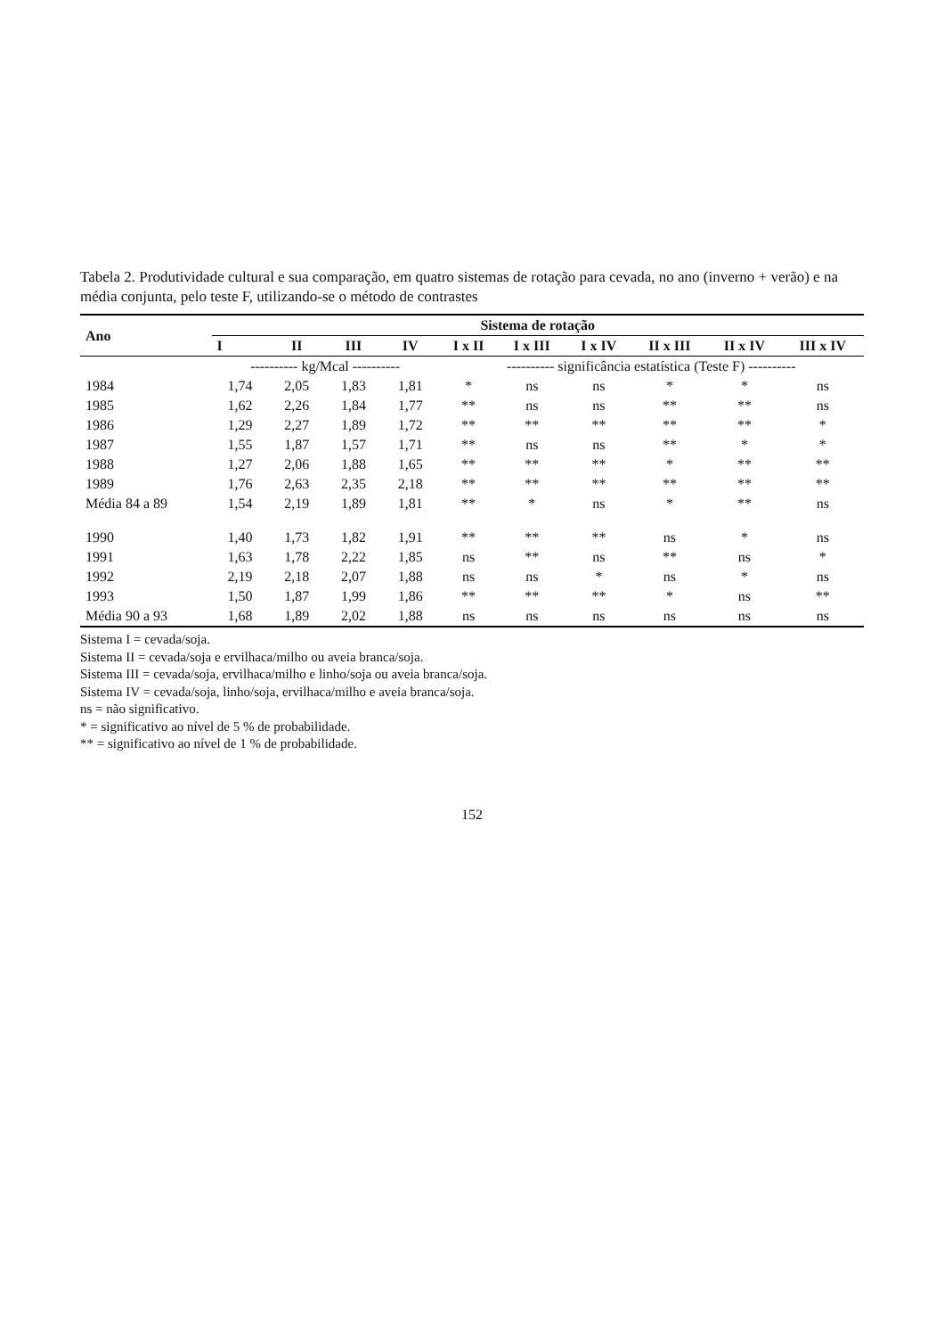Tabela 2. Produtividade cultural e sua comparação, em quatro sistemas de rotação para cevada, no ano (inverno + verão) e na média conjunta, pelo teste F, utilizando-se o método de contrastes
| Ano | Sistema de rotação | | | | | | | | | |
| --- | --- | --- | --- | --- | --- | --- | --- | --- | --- | --- |
| | I | II | III | IV | I x II | I x III | I x IV | II x III | II x IV | III x IV |
| | ---------- kg/Mcal ---------- | | | | ---------- significância estatística (Teste F) ---------- | | | | | |
| 1984 | 1,74 | 2,05 | 1,83 | 1,81 | * | ns | ns | * | * | ns |
| 1985 | 1,62 | 2,26 | 1,84 | 1,77 | ** | ns | ns | ** | ** | ns |
| 1986 | 1,29 | 2,27 | 1,89 | 1,72 | ** | ** | ** | ** | ** | * |
| 1987 | 1,55 | 1,87 | 1,57 | 1,71 | ** | ns | ns | ** | * | * |
| 1988 | 1,27 | 2,06 | 1,88 | 1,65 | ** | ** | ** | * | ** | ** |
| 1989 | 1,76 | 2,63 | 2,35 | 2,18 | ** | ** | ** | ** | ** | ** |
| Média 84 a 89 | 1,54 | 2,19 | 1,89 | 1,81 | ** | * | ns | * | ** | ns |
| 1990 | 1,40 | 1,73 | 1,82 | 1,91 | ** | ** | ** | ns | * | ns |
| 1991 | 1,63 | 1,78 | 2,22 | 1,85 | ns | ** | ns | ** | ns | * |
| 1992 | 2,19 | 2,18 | 2,07 | 1,88 | ns | ns | * | ns | * | ns |
| 1993 | 1,50 | 1,87 | 1,99 | 1,86 | ** | ** | ** | * | ns | ** |
| Média 90 a 93 | 1,68 | 1,89 | 2,02 | 1,88 | ns | ns | ns | ns | ns | ns |
Sistema I = cevada/soja.
Sistema II = cevada/soja e ervilhaca/milho ou aveia branca/soja.
Sistema III = cevada/soja, ervilhaca/milho e linho/soja ou aveia branca/soja.
Sistema IV = cevada/soja, linho/soja, ervilhaca/milho e aveia branca/soja.
ns = não significativo.
* = significativo ao nível de 5 % de probabilidade.
** = significativo ao nível de 1 % de probabilidade.
152